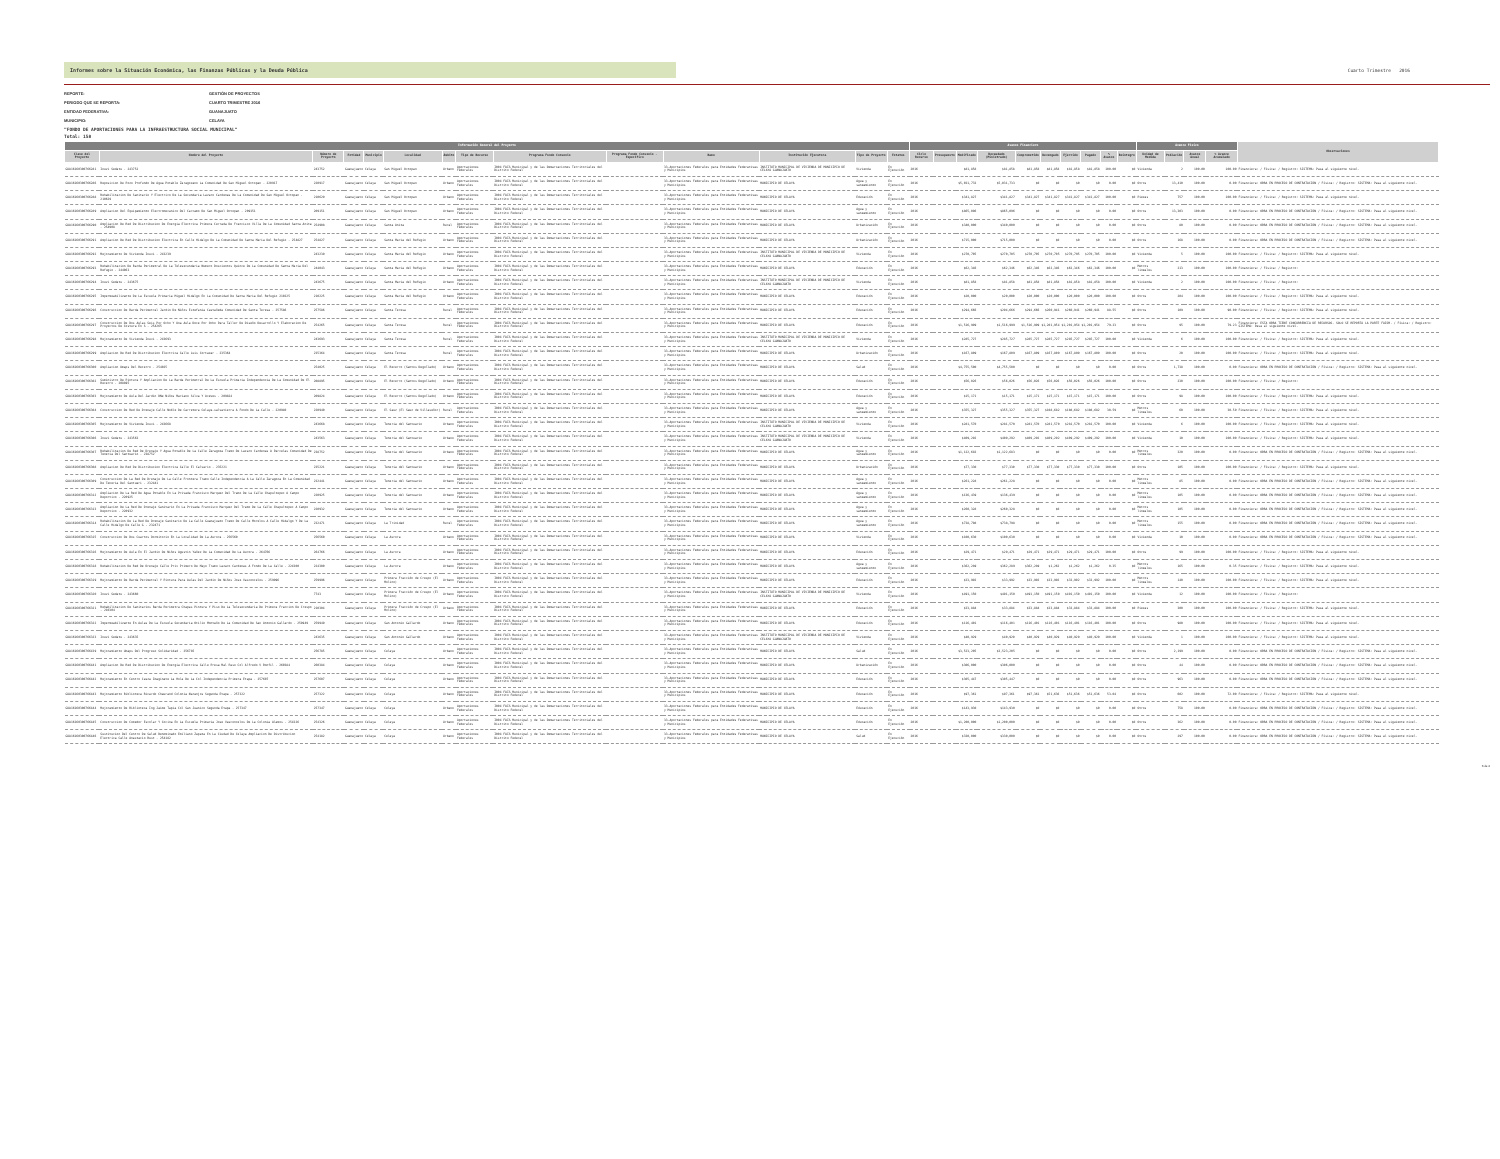Informes sobre la Situación Económica, las Finanzas Públicas y la Deuda Pública
Cuarto Trimestre 2016
REPORTE: GESTIÓN DE PROYECTOS
PERIODO QUE SE REPORTA: CUARTO TRIMESTRE 2016
ENTIDAD FEDERATIVA: GUANAJUATO
MUNICIPIO: CELAYA
"FONDO DE APORTACIONES PARA LA INFRAESTRUCTURA SOCIAL MUNICIPAL"
Total: 158
| Información General del Proyecto | | | | | | | | | | | | | | Avance Financiero | | | | | | | | | | Avance Físico | | | | Observaciones |
| --- | --- | --- | --- | --- | --- | --- | --- | --- | --- | --- | --- | --- | --- | --- | --- | --- | --- | --- | --- | --- | --- | --- | --- | --- | --- | --- | --- | --- |
| Clave del Proyecto | Nombre del Proyecto | Número de Proyecto | Entidad | Municipio | Localidad | Ámbito | Tipo de Recurso | Programa Fondo Convenio | Programa Fondo Convenio - Específico | Ramo | Institución Ejecutora | Tipo de Proyecto | Estatus | Ciclo Recurso | Presupuesto | Modificado | Recaudado (Ministrado) | Comprometido | Devengado | Ejercido | Pagado | % Avance | Reintegro | Unidad de Medida | Población | Avance Anual | % Avance Acumulado | |
| GUA16160300766281 | Inuvi Sedatu - 243752 | 243752 | Guanajuato | Celaya | San Miguel Octopan | Urbano | Aportaciones Federales | I004 FAIS Municipal y de las Demarcaciones Territoriales del Distrito Federal | | 33-Aportaciones Federales para Entidades Federativas y Municipios | INSTITUTO MUNICIPAL DE VIVIENDA DE MUNICIPIO DE CELAYA GUANAJUATO | Vivienda | En Ejecución | 2016 | | $81,858 | $81,858 | $81,858 | $81,858 | $81,858 | $81,858 | 100.00 | $0 | Vivienda | 2 | 100.00 | 100.00 | Financiera: / Física: / Registro: SISTEMA: Pasa al siguiente nivel. |
| GUA16160300766286 | Reposicion De Pozo Profundo De Agua Potable Zaragozano La Comunidad De San Miguel Octopan - 220917 | 220917 | Guanajuato | Celaya | San Miguel Octopan | Urbano | Aportaciones Federales | I004 FAIS Municipal y de las Demarcaciones Territoriales del Distrito Federal | | 33-Aportaciones Federales para Entidades Federativas y Municipios | MUNICIPIO DE CELAYA | Agua y saneamiento | En Ejecución | 2016 | | $5,031,733 | $5,031,733 | $0 | $0 | $0 | $0 | 0.00 | $0 | Otros | 13,410 | 100.00 | 0.00 | Financiera: OBRA EN PROCESO DE CONTRATACIÓN / Física: / Registro: SISTEMA: Pasa al siguiente nivel. |
| GUA16160300766288 | Rehabilitacion De Sanitario Y Electrico De La Secundaria Lazaro Cardenas De La Comunidad De San Miguel Octopan - 210629 | 210629 | Guanajuato | Celaya | San Miguel Octopan | Urbano | Aportaciones Federales | I004 FAIS Municipal y de las Demarcaciones Territoriales del Distrito Federal | | 33-Aportaciones Federales para Entidades Federativas y Municipios | MUNICIPIO DE CELAYA | Educación | En Ejecución | 2016 | | $341,827 | $341,827 | $341,827 | $341,827 | $341,827 | $341,827 | 100.00 | $0 | Piezas | 757 | 100.00 | 100.00 | Financiera: / Física: / Registro: SISTEMA: Pasa al siguiente nivel. |
| GUA16160300766289 | Ampliacion Del Equipamiento Electromecanico Del Carcamo De San Miguel Octopan - 209151 | 209151 | Guanajuato | Celaya | San Miguel Octopan | Urbano | Aportaciones Federales | I004 FAIS Municipal y de las Demarcaciones Territoriales del Distrito Federal | | 33-Aportaciones Federales para Entidades Federativas y Municipios | MUNICIPIO DE CELAYA | Agua y saneamiento | En Ejecución | 2016 | | $865,096 | $865,096 | $0 | $0 | $0 | $0 | 0.00 | $0 | Otros | 13,303 | 100.00 | 0.00 | Financiera: OBRA EN PROCESO DE CONTRATACIÓN / Física: / Registro: SISTEMA: Pasa al siguiente nivel. |
| GUA16160300766290 | Ampliacion De Red De Distribucion De Energia Electrica Primera Cerrada De Francisco Villa De La Comunidad Santa Anita - 254908 | 254908 | Guanajuato | Celaya | Santa Anita | Rural | Aportaciones Federales | I004 FAIS Municipal y de las Demarcaciones Territoriales del Distrito Federal | | 33-Aportaciones Federales para Entidades Federativas y Municipios | MUNICIPIO DE CELAYA | Urbanización | En Ejecución | 2016 | | $340,000 | $340,000 | $0 | $0 | $0 | $0 | 0.00 | $0 | Otros | 80 | 100.00 | 0.00 | Financiera: OBRA EN PROCESO DE CONTRATACIÓN / Física: / Registro: SISTEMA: Pasa al siguiente nivel. |
| GUA16160300766291 | Ampliacion De Red De Distribucion Electrica En Calle Hidalgo De La Comunidad De Santa Maria Del Refugio - 254827 | 254827 | Guanajuato | Celaya | Santa Maria del Refugio | Urbano | Aportaciones Federales | I004 FAIS Municipal y de las Demarcaciones Territoriales del Distrito Federal | | 33-Aportaciones Federales para Entidades Federativas y Municipios | MUNICIPIO DE CELAYA | Urbanización | En Ejecución | 2016 | | $715,000 | $715,000 | $0 | $0 | $0 | $0 | 0.00 | $0 | Otros | 168 | 100.00 | 0.00 | Financiera: OBRA EN PROCESO DE CONTRATACIÓN / Física: / Registro: SISTEMA: Pasa al siguiente nivel. |
| GUA16160300766292 | Mejoramiento De Vivienda Inuvi - 243239 | 243239 | Guanajuato | Celaya | Santa Maria del Refugio | Urbano | Aportaciones Federales | I004 FAIS Municipal y de las Demarcaciones Territoriales del Distrito Federal | | 33-Aportaciones Federales para Entidades Federativas y Municipios | INSTITUTO MUNICIPAL DE VIVIENDA DE MUNICIPIO DE CELAYA GUANAJUATO | Vivienda | En Ejecución | 2016 | | $270,705 | $270,705 | $270,705 | $270,705 | $270,705 | $270,705 | 100.00 | $0 | Vivienda | 5 | 100.00 | 100.00 | Financiera: / Física: / Registro: SISTEMA: Pasa al siguiente nivel. |
| GUA16160300766293 | Rehabilitacion De Barda Perimetral De La Telesecundaria Numero Doscientos Quince De La Comunidad De Santa Maria Del Refugio - 244063 | 244043 | Guanajuato | Celaya | Santa Maria del Refugio | Urbano | Aportaciones Federales | I004 FAIS Municipal y de las Demarcaciones Territoriales del Distrito Federal | | 33-Aportaciones Federales para Entidades Federativas y Municipios | MUNICIPIO DE CELAYA | Educación | En Ejecución | 2016 | | $62,346 | $62,346 | $62,346 | $62,346 | $62,346 | $62,346 | 100.00 | $0 | Metros lineales | 213 | 100.00 | 100.00 | Financiera: / Física: / Registro: |
| GUA16160300766294 | Inuvi Sedatu - 243675 | 243675 | Guanajuato | Celaya | Santa Maria del Refugio | Urbano | Aportaciones Federales | I004 FAIS Municipal y de las Demarcaciones Territoriales del Distrito Federal | | 33-Aportaciones Federales para Entidades Federativas y Municipios | INSTITUTO MUNICIPAL DE VIVIENDA DE MUNICIPIO DE CELAYA GUANAJUATO | Vivienda | En Ejecución | 2016 | | $81,858 | $81,858 | $81,858 | $81,858 | $81,858 | $81,858 | 100.00 | $0 | Vivienda | 2 | 100.00 | 100.00 | Financiera: / Física: / Registro: |
| GUA16160300766295 | Impermeabilizante De La Escuela Primaria Miguel Hidalgo En La Comunidad De Santa Maria Del Refugio 210225 | 210225 | Guanajuato | Celaya | Santa Maria del Refugio | Urbano | Aportaciones Federales | I004 FAIS Municipal y de las Demarcaciones Territoriales del Distrito Federal | | 33-Aportaciones Federales para Entidades Federativas y Municipios | MUNICIPIO DE CELAYA | Educación | En Ejecución | 2016 | | $20,000 | $20,000 | $20,000 | $20,000 | $20,000 | $20,000 | 100.00 | $0 | Otros | 204 | 100.00 | 100.00 | Financiera: / Física: / Registro: SISTEMA: Pasa al siguiente nivel. |
| GUA16160300766296 | Construccion De Barda Perimetral Jardin De Niños Estefania Castañeda Comunidad De Santa Teresa - 257586 | 257586 | Guanajuato | Celaya | Santa Teresa | Rural | Aportaciones Federales | I004 FAIS Municipal y de las Demarcaciones Territoriales del Distrito Federal | | 33-Aportaciones Federales para Entidades Federativas y Municipios | MUNICIPIO DE CELAYA | Educación | En Ejecución | 2016 | | $294,666 | $294,666 | $294,666 | $260,941 | $260,941 | $260,941 | 88.55 | $0 | Otros | 109 | 100.00 | 90.00 | Financiera: / Física: / Registro: SISTEMA: Pasa al siguiente nivel. |
| GUA16160300766297 | Construccion De Dos Aulas Seis Por Ocho Y Una Aula Doce Por Ocho Para Taller De Diseño Desarrollo Y Elaboracion De Proyectos De Costura En S - 254265 | 254265 | Guanajuato | Celaya | Santa Teresa | Rural | Aportaciones Federales | I004 FAIS Municipal y de las Demarcaciones Territoriales del Distrito Federal | | 33-Aportaciones Federales para Entidades Federativas y Municipios | MUNICIPIO DE CELAYA | Educación | En Ejecución | 2016 | | $1,516,999 | $1,516,999 | $1,516,999 | $1,201,954 | $1,201,954 | $1,201,954 | 79.23 | $0 | Otros | 95 | 100.00 | 79.23 | Financiera: ESTA OBRA TIENE CONCURRENCIA DE RECURSOS. SOLO SE REPORTA LA PARTE FAISM. / Física: / Registro: SISTEMA: Pasa al siguiente nivel. |
| GUA16160300766298 | Mejoramiento De Vivienda Inuvi - 243693 | 243693 | Guanajuato | Celaya | Santa Teresa | Rural | Aportaciones Federales | I004 FAIS Municipal y de las Demarcaciones Territoriales del Distrito Federal | | 33-Aportaciones Federales para Entidades Federativas y Municipios | INSTITUTO MUNICIPAL DE VIVIENDA DE MUNICIPIO DE CELAYA GUANAJUATO | Vivienda | En Ejecución | 2016 | | $285,727 | $285,727 | $285,727 | $285,727 | $285,727 | $285,727 | 100.00 | $0 | Vivienda | 6 | 100.00 | 100.00 | Financiera: / Física: / Registro: SISTEMA: Pasa al siguiente nivel. |
| GUA16160300766299 | Ampliacion De Red De Distribucion Electrica Calle Luis Cortazar - 235364 | 235364 | Guanajuato | Celaya | Santa Teresa | Rural | Aportaciones Federales | I004 FAIS Municipal y de las Demarcaciones Territoriales del Distrito Federal | | 33-Aportaciones Federales para Entidades Federativas y Municipios | MUNICIPIO DE CELAYA | Urbanización | En Ejecución | 2016 | | $167,809 | $167,809 | $167,809 | $167,809 | $167,809 | $167,809 | 100.00 | $0 | Otros | 20 | 100.00 | 100.00 | Financiera: / Física: / Registro: SISTEMA: Pasa al siguiente nivel. |
| GUA16160300766300 | Ampliacion Umaps Del Becerro - 254025 | 254025 | Guanajuato | Celaya | El Becerro (Santos Degollado) | Urbano | Aportaciones Federales | I004 FAIS Municipal y de las Demarcaciones Territoriales del Distrito Federal | | 33-Aportaciones Federales para Entidades Federativas y Municipios | MUNICIPIO DE CELAYA | Salud | En Ejecución | 2016 | | $4,755,500 | $4,755,500 | $0 | $0 | $0 | $0 | 0.00 | $0 | Otros | 1,738 | 100.00 | 0.00 | Financiera: OBRA EN PROCESO DE CONTRATACIÓN / Física: / Registro: SISTEMA: Pasa al siguiente nivel. |
| GUA16160300766302 | Suministro De Pintura Y Ampliacion De La Barda Perimetral De La Escuela Primaria Independencia De La Comunidad De El Becerro - 208895 | 208895 | Guanajuato | Celaya | El Becerro (Santos Degollado) | Urbano | Aportaciones Federales | I004 FAIS Municipal y de las Demarcaciones Territoriales del Distrito Federal | | 33-Aportaciones Federales para Entidades Federativas y Municipios | MUNICIPIO DE CELAYA | Educación | En Ejecución | 2016 | | $56,026 | $56,026 | $56,026 | $56,026 | $56,026 | $56,026 | 100.00 | $0 | Otros | 230 | 100.00 | 100.00 | Financiera: / Física: / Registro: |
| GUA16160300766303 | Mejoramiento De Aula Del Jardin DNe Niños Mariano Silva Y Aceves - 209824 | 209824 | Guanajuato | Celaya | El Becerro (Santos Degollado) | Urbano | Aportaciones Federales | I004 FAIS Municipal y de las Demarcaciones Territoriales del Distrito Federal | | 33-Aportaciones Federales para Entidades Federativas y Municipios | MUNICIPIO DE CELAYA | Educación | En Ejecución | 2016 | | $15,171 | $15,171 | $15,171 | $15,171 | $15,171 | $15,171 | 100.00 | $0 | Otros | 98 | 100.00 | 100.00 | Financiera: / Física: / Registro: SISTEMA: Pasa al siguiente nivel. |
| GUA16160300766304 | Construccion De Red De Drenaje Calle Noble De Carretera Celaya-salvatierra A Fondo De La Calle - 220940 | 220940 | Guanajuato | Celaya | El Sauz (El Sauz de Villaseñor) | Rural | Aportaciones Federales | I004 FAIS Municipal y de las Demarcaciones Territoriales del Distrito Federal | | 33-Aportaciones Federales para Entidades Federativas y Municipios | MUNICIPIO DE CELAYA | Agua y saneamiento | En Ejecución | 2016 | | $355,327 | $355,327 | $355,327 | $108,682 | $108,682 | $108,682 | 30.59 | $0 | Metros lineales | 60 | 100.00 | 30.59 | Financiera: / Física: / Registro: SISTEMA: Pasa al siguiente nivel. |
| GUA16160300766305 | Mejoramiento De Vivienda Inuvi - 243668 | 243668 | Guanajuato | Celaya | Teneria del Santuario | Urbano | Aportaciones Federales | I004 FAIS Municipal y de las Demarcaciones Territoriales del Distrito Federal | | 33-Aportaciones Federales para Entidades Federativas y Municipios | INSTITUTO MUNICIPAL DE VIVIENDA DE MUNICIPIO DE CELAYA GUANAJUATO | Vivienda | En Ejecución | 2016 | | $281,570 | $281,570 | $281,570 | $281,570 | $281,570 | $281,570 | 100.00 | $0 | Vivienda | 6 | 100.00 | 100.00 | Financiera: / Física: / Registro: SISTEMA: Pasa al siguiente nivel. |
| GUA16160300766306 | Inuvi Sedatu - 243563 | 243563 | Guanajuato | Celaya | Teneria del Santuario | Urbano | Aportaciones Federales | I004 FAIS Municipal y de las Demarcaciones Territoriales del Distrito Federal | | 33-Aportaciones Federales para Entidades Federativas y Municipios | INSTITUTO MUNICIPAL DE VIVIENDA DE MUNICIPIO DE CELAYA GUANAJUATO | Vivienda | En Ejecución | 2016 | | $409,292 | $409,292 | $409,292 | $409,292 | $409,292 | $409,292 | 100.00 | $0 | Vivienda | 10 | 100.00 | 100.00 | Financiera: / Física: / Registro: SISTEMA: Pasa al siguiente nivel. |
| GUA16160300766307 | Rehabilitacion De Red De Drenaje Y Agua Potable De La Calle Zaragoza Tramo De Lazaro Cardenas A Parcelas Comunidad De Teneria Del Santuario - 238752 | 238752 | Guanajuato | Celaya | Teneria del Santuario | Urbano | Aportaciones Federales | I004 FAIS Municipal y de las Demarcaciones Territoriales del Distrito Federal | | 33-Aportaciones Federales para Entidades Federativas y Municipios | MUNICIPIO DE CELAYA | Agua y saneamiento | En Ejecución | 2016 | | $1,122,683 | $1,122,683 | $0 | $0 | $0 | $0 | 0.00 | $0 | Metros lineales | 320 | 100.00 | 0.00 | Financiera: OBRA EN PROCESO DE CONTRATACIÓN / Física: / Registro: SISTEMA: Pasa al siguiente nivel. |
| GUA16160300766308 | Ampliacion De Red De Distribucion Electrica Calle El Calvario - 235221 | 235221 | Guanajuato | Celaya | Teneria del Santuario | Urbano | Aportaciones Federales | I004 FAIS Municipal y de las Demarcaciones Territoriales del Distrito Federal | | 33-Aportaciones Federales para Entidades Federativas y Municipios | MUNICIPIO DE CELAYA | Urbanización | En Ejecución | 2016 | | $77,330 | $77,330 | $77,330 | $77,330 | $77,330 | $77,330 | 100.00 | $0 | Otros | 105 | 100.00 | 100.00 | Financiera: / Física: / Registro: SISTEMA: Pasa al siguiente nivel. |
| GUA16160300766309 | Construccion De La Red De Drenaje De La Calle Frontera Tramo Calle Independencia A La Calle Zaragoza En La Comunidad De Teneria Del Santuari - 232441 | 232441 | Guanajuato | Celaya | Teneria del Santuario | Urbano | Aportaciones Federales | I004 FAIS Municipal y de las Demarcaciones Territoriales del Distrito Federal | | 33-Aportaciones Federales para Entidades Federativas y Municipios | MUNICIPIO DE CELAYA | Agua y saneamiento | En Ejecución | 2016 | | $261,228 | $261,228 | $0 | $0 | $0 | $0 | 0.00 | $0 | Metros lineales | 85 | 100.00 | 0.00 | Financiera: OBRA EN PROCESO DE CONTRATACIÓN / Física: / Registro: SISTEMA: Pasa al siguiente nivel. |
| GUA16160300766312 | Ampliacion De La Red De Agua Potable En La Privada Francisco Marquez Del Tramo De La Calle Chapultepec A Campo Deportivo - 220925 | 220925 | Guanajuato | Celaya | Teneria del Santuario | Urbano | Aportaciones Federales | I004 FAIS Municipal y de las Demarcaciones Territoriales del Distrito Federal | | 33-Aportaciones Federales para Entidades Federativas y Municipios | MUNICIPIO DE CELAYA | Agua y saneamiento | En Ejecución | 2016 | | $136,439 | $136,439 | $0 | $0 | $0 | $0 | 0.00 | $0 | Metros lineales | 105 | 100.00 | 0.00 | Financiera: OBRA EN PROCESO DE CONTRATACIÓN / Física: / Registro: SISTEMA: Pasa al siguiente nivel. |
| GUA16160300766313 | Ampliacion De La Red De Drenaje Sanitario En La Privada Francisco Marquez Del Tramo De La Calle Chapultepec A Campo Deportivo - 220932 | 220932 | Guanajuato | Celaya | Teneria del Santuario | Urbano | Aportaciones Federales | I004 FAIS Municipal y de las Demarcaciones Territoriales del Distrito Federal | | 33-Aportaciones Federales para Entidades Federativas y Municipios | MUNICIPIO DE CELAYA | Agua y saneamiento | En Ejecución | 2016 | | $260,328 | $260,328 | $0 | $0 | $0 | $0 | 0.00 | $0 | Metros lineales | 105 | 100.00 | 0.00 | Financiera: OBRA EN PROCESO DE CONTRATACIÓN / Física: / Registro: SISTEMA: Pasa al siguiente nivel. |
| GUA16160300766314 | Rehabilitacion De La Red De Drenaje Sanitario De La Calle Guanajuato Tramo De Calle Morelos A Calle Hidalgo Y De La Calle Hidalgo De Calle G - 232471 | 232471 | Guanajuato | Celaya | La Trinidad | Rural | Aportaciones Federales | I004 FAIS Municipal y de las Demarcaciones Territoriales del Distrito Federal | | 33-Aportaciones Federales para Entidades Federativas y Municipios | MUNICIPIO DE CELAYA | Agua y saneamiento | En Ejecución | 2016 | | $738,798 | $738,798 | $0 | $0 | $0 | $0 | 0.00 | $0 | Metros lineales | 155 | 100.00 | 0.00 | Financiera: OBRA EN PROCESO DE CONTRATACIÓN / Física: / Registro: SISTEMA: Pasa al siguiente nivel. |
| GUA16160300766315 | Construccion De Dos Cuartos Dormitorio En La Localidad De La Aurora - 256560 | 256560 | Guanajuato | Celaya | La Aurora | Urbano | Aportaciones Federales | I004 FAIS Municipal y de las Demarcaciones Territoriales del Distrito Federal | | 33-Aportaciones Federales para Entidades Federativas y Municipios | MUNICIPIO DE CELAYA | Vivienda | En Ejecución | 2016 | | $100,630 | $100,630 | $0 | $0 | $0 | $0 | 0.00 | $0 | Vivienda | 10 | 100.00 | 0.00 | Financiera: OBRA EN PROCESO DE CONTRATACIÓN / Física: / Registro: SISTEMA: Pasa al siguiente nivel. |
| GUA16160300766316 | Mejoramiento De Aula En El Jardin De Niños Agustin Yañez De La Comunidad De La Aurora - 264766 | 264766 | Guanajuato | Celaya | La Aurora | Urbano | Aportaciones Federales | I004 FAIS Municipal y de las Demarcaciones Territoriales del Distrito Federal | | 33-Aportaciones Federales para Entidades Federativas y Municipios | MUNICIPIO DE CELAYA | Educación | En Ejecución | 2016 | | $29,471 | $29,471 | $29,471 | $29,471 | $29,471 | $29,471 | 100.00 | $0 | Otros | 99 | 100.00 | 100.00 | Financiera: / Física: / Registro: SISTEMA: Pasa al siguiente nivel. |
| GUA16160300766318 | Rehabilitacion De Red De Drenaje Calle Priv Primero De Mayo Tramo Lazaro Cardenas A Fondo De La Calle - 224300 | 224300 | Guanajuato | Celaya | La Aurora | Urbano | Aportaciones Federales | I004 FAIS Municipal y de las Demarcaciones Territoriales del Distrito Federal | | 33-Aportaciones Federales para Entidades Federativas y Municipios | MUNICIPIO DE CELAYA | Agua y saneamiento | En Ejecución | 2016 | | $362,289 | $362,289 | $362,289 | $1,262 | $1,262 | $1,262 | 0.35 | $0 | Metros lineales | 165 | 100.00 | 0.35 | Financiera: / Física: / Registro: SISTEMA: Pasa al siguiente nivel. |
| GUA16160300766319 | Mejoramiento De Barda Perimetral Y Pintura Para Aulas Del Jardin De Niños Jose Vasconcelos - 259996 | 259996 | Guanajuato | Celaya | Primera Fracción de Crespo (El Molino) | Urbano | Aportaciones Federales | I004 FAIS Municipal y de las Demarcaciones Territoriales del Distrito Federal | | 33-Aportaciones Federales para Entidades Federativas y Municipios | MUNICIPIO DE CELAYA | Educación | En Ejecución | 2016 | | $33,992 | $33,992 | $33,992 | $33,992 | $33,992 | $33,992 | 100.00 | $0 | Metros lineales | 140 | 100.00 | 100.00 | Financiera: / Física: / Registro: SISTEMA: Pasa al siguiente nivel. |
| GUA16160300766320 | Inuvi Sedatu - 243660 | 7743 | Guanajuato | Celaya | Primera Fracción de Crespo (El Molino) | Urbano | Aportaciones Federales | I004 FAIS Municipal y de las Demarcaciones Territoriales del Distrito Federal | | 33-Aportaciones Federales para Entidades Federativas y Municipios | INSTITUTO MUNICIPAL DE VIVIENDA DE MUNICIPIO DE CELAYA GUANAJUATO | Vivienda | En Ejecución | 2016 | | $491,150 | $491,150 | $491,150 | $491,150 | $491,150 | $491,150 | 100.00 | $0 | Vivienda | 12 | 100.00 | 100.00 | Financiera: / Física: / Registro: |
| GUA16160300766321 | Rehabilitacion De Sanitarios Barda Perimetra Chapas Pintura Y Piso De La Telesecundaria De Primera Fraccion De Crespo - 210304 | 210304 | Guanajuato | Celaya | Primera Fracción de Crespo (El Molino) | Urbano | Aportaciones Federales | I004 FAIS Municipal y de las Demarcaciones Territoriales del Distrito Federal | | 33-Aportaciones Federales para Entidades Federativas y Municipios | MUNICIPIO DE CELAYA | Educación | En Ejecución | 2016 | | $33,884 | $33,884 | $33,884 | $33,884 | $33,884 | $33,884 | 100.00 | $0 | Piezas | 300 | 100.00 | 100.00 | Financiera: / Física: / Registro: SISTEMA: Pasa al siguiente nivel. |
| GUA16160300766322 | Impermeabilizante En Aulas De La Escuela Secundaria Otilio Montaño De La Comunidad De San Antonio Gallardo - 259949 | 259949 | Guanajuato | Celaya | San Antonio Gallardo | Urbano | Aportaciones Federales | I004 FAIS Municipal y de las Demarcaciones Territoriales del Distrito Federal | | 33-Aportaciones Federales para Entidades Federativas y Municipios | MUNICIPIO DE CELAYA | Educación | En Ejecución | 2016 | | $116,401 | $116,401 | $116,401 | $116,401 | $116,401 | $116,401 | 100.00 | $0 | Otros | 980 | 100.00 | 100.00 | Financiera: / Física: / Registro: SISTEMA: Pasa al siguiente nivel. |
| GUA16160300766323 | Inuvi Sedatu - 243635 | 243635 | Guanajuato | Celaya | San Antonio Gallardo | Urbano | Aportaciones Federales | I004 FAIS Municipal y de las Demarcaciones Territoriales del Distrito Federal | | 33-Aportaciones Federales para Entidades Federativas y Municipios | INSTITUTO MUNICIPAL DE VIVIENDA DE MUNICIPIO DE CELAYA GUANAJUATO | Vivienda | En Ejecución | 2016 | | $40,929 | $40,929 | $40,929 | $40,929 | $40,929 | $40,929 | 100.00 | $0 | Vivienda | 1 | 100.00 | 100.00 | Financiera: / Física: / Registro: SISTEMA: Pasa al siguiente nivel. |
| GUA16160300766439 | Mejoramiento Umaps Del Progreso Solidaridad - 256785 | 256785 | Guanajuato | Celaya | Celaya | Urbano | Aportaciones Federales | I004 FAIS Municipal y de las Demarcaciones Territoriales del Distrito Federal | | 33-Aportaciones Federales para Entidades Federativas y Municipios | MUNICIPIO DE CELAYA | Salud | En Ejecución | 2016 | | $3,523,205 | $3,523,205 | $0 | $0 | $0 | $0 | 0.00 | $0 | Otros | 2,199 | 100.00 | 0.00 | Financiera: OBRA EN PROCESO DE CONTRATACIÓN / Física: / Registro: SISTEMA: Pasa al siguiente nivel. |
| GUA16160300766441 | Ampliacion De Red De Distribucion De Energia Electrica Calle Presa Mal Paso Col Alfredo V Bonfil - 260384 | 260384 | Guanajuato | Celaya | Celaya | Urbano | Aportaciones Federales | I004 FAIS Municipal y de las Demarcaciones Territoriales del Distrito Federal | | 33-Aportaciones Federales para Entidades Federativas y Municipios | MUNICIPIO DE CELAYA | Urbanización | En Ejecución | 2016 | | $306,000 | $306,000 | $0 | $0 | $0 | $0 | 0.00 | $0 | Otros | 44 | 100.00 | 0.00 | Financiera: OBRA EN PROCESO DE CONTRATACIÓN / Física: / Registro: SISTEMA: Pasa al siguiente nivel. |
| GUA16160300766442 | Mejoramiento En Centro Casza Imaginate La Hola De La Col Independencia Primera Etapa - 257607 | 257607 | Guanajuato | Celaya | Celaya | Urbano | Aportaciones Federales | I004 FAIS Municipal y de las Demarcaciones Territoriales del Distrito Federal | | 33-Aportaciones Federales para Entidades Federativas y Municipios | MUNICIPIO DE CELAYA | Educación | En Ejecución | 2016 | | $305,447 | $305,447 | $0 | $0 | $0 | $0 | 0.00 | $0 | Otros | 963 | 100.00 | 0.00 | Financiera: OBRA EN PROCESO DE CONTRATACIÓN / Física: / Registro: SISTEMA: Pasa al siguiente nivel. |
| GUA16160300766443 | Mejoramiento Biblioteca Ricardo Chaurand Colonia Naranjos Segunda Etapa - 257322 | 257322 | Guanajuato | Celaya | Celaya | Urbano | Aportaciones Federales | I004 FAIS Municipal y de las Demarcaciones Territoriales del Distrito Federal | | 33-Aportaciones Federales para Entidades Federativas y Municipios | MUNICIPIO DE CELAYA | Educación | En Ejecución | 2016 | | $97,361 | $97,361 | $97,361 | $51,636 | $51,636 | $51,636 | 53.04 | $0 | Otros | 602 | 100.00 | 72.00 | Financiera: / Física: / Registro: SISTEMA: Pasa al siguiente nivel. |
| GUA16160300766444 | Mejoramiento De Biblioteca Ing Jaime Tapia Col San Juanico Segunda Etapa - 257347 | 257347 | Guanajuato | Celaya | Celaya | Urbano | Aportaciones Federales | I004 FAIS Municipal y de las Demarcaciones Territoriales del Distrito Federal | | 33-Aportaciones Federales para Entidades Federativas y Municipios | MUNICIPIO DE CELAYA | Educación | En Ejecución | 2016 | | $143,930 | $143,930 | $0 | $0 | $0 | $0 | 0.00 | $0 | Otros | 758 | 100.00 | 0.00 | Financiera: OBRA EN PROCESO DE CONTRATACIÓN / Física: / Registro: SISTEMA: Pasa al siguiente nivel. |
| GUA16160300766445 | Construccion De Comedor Escolar Y Cocina En La Escuela Primaria Jose Vasconcelos De La Colonia Alamos - 254326 | 254326 | Guanajuato | Celaya | Celaya | Urbano | Aportaciones Federales | I004 FAIS Municipal y de las Demarcaciones Territoriales del Distrito Federal | | 33-Aportaciones Federales para Entidades Federativas y Municipios | MUNICIPIO DE CELAYA | Educación | En Ejecución | 2016 | | $1,200,000 | $1,200,000 | $0 | $0 | $0 | $0 | 0.00 | $0 | Otros | 362 | 100.00 | 0.00 | Financiera: OBRA EN PROCESO DE CONTRATACIÓN / Física: / Registro: SISTEMA: Pasa al siguiente nivel. |
| GUA16160300766446 | Sustitucion Del Centro De Salud Denominado Emiliano Zapata En La Ciudad De Celaya Ampliacion De Distribucion Electrica Calle Anastacio Bust - 254182 | 254182 | Guanajuato | Celaya | Celaya | Urbano | Aportaciones Federales | I004 FAIS Municipal y de las Demarcaciones Territoriales del Distrito Federal | | 33-Aportaciones Federales para Entidades Federativas y Municipios | MUNICIPIO DE CELAYA | Salud | En Ejecución | 2016 | | $330,000 | $330,000 | $0 | $0 | $0 | $0 | 0.00 | $0 | Otros | 297 | 100.00 | 0.00 | Financiera: OBRA EN PROCESO DE CONTRATACIÓN / Física: / Registro: SISTEMA: Pasa al siguiente nivel. |
3 de 4